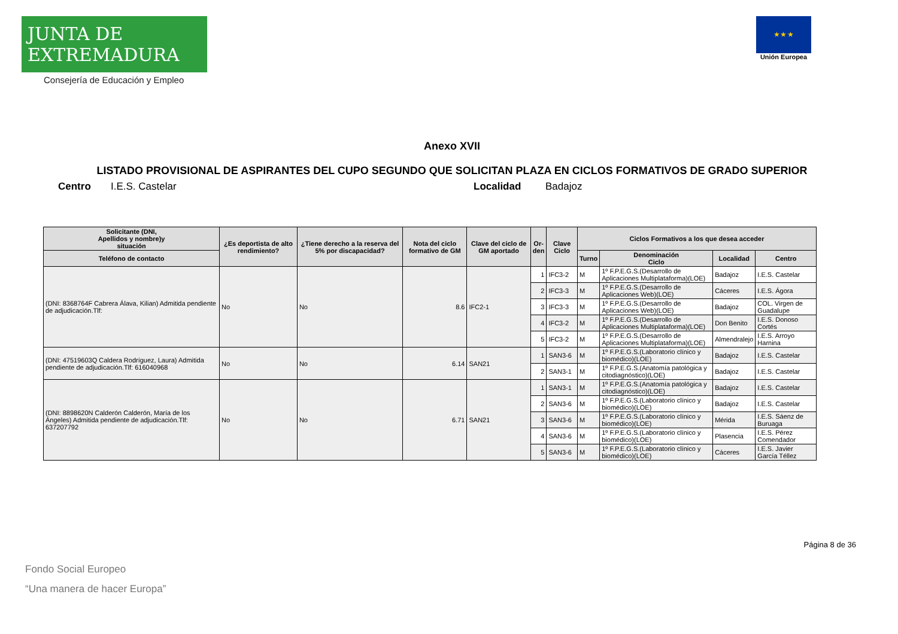JUNTA DE EXTREMADURA
Consejería de Educación y Empleo
★ ★ ★
Unión Europea
Anexo XVII
LISTADO PROVISIONAL DE ASPIRANTES DEL CUPO SEGUNDO QUE SOLICITAN PLAZA EN CICLOS FORMATIVOS DE GRADO SUPERIOR
Centro I.E.S. Castelar Localidad Badajoz
| Solicitante (DNI, Apellidos y nombre)y situación | ¿Es deportista de alto rendimiento? | ¿Tiene derecho a la reserva del 5% por discapacidad? | Nota del ciclo formativo de GM | Clave del ciclo de GM aportado | Or- den | Clave Ciclo | Ciclos Formativos a los que desea acceder | | | |
| --- | --- | --- | --- | --- | --- | --- | --- | --- | --- | --- |
| Teléfono de contacto | | | | | | | Turno | Denominación Ciclo | Localidad | Centro |
| (DNI: 8368764F Cabrera Álava, Kilian) Admitida pendiente de adjudicación.Tlf: | No | No | 8.6 | IFC2-1 | 1 | IFC3-2 | M | 1º F.P.E.G.S.(Desarrollo de Aplicaciones Multiplataforma)(LOE) | Badajoz | I.E.S. Castelar |
| | | | | | 2 | IFC3-3 | M | 1º F.P.E.G.S.(Desarrollo de Aplicaciones Web)(LOE) | Cáceres | I.E.S. Ágora |
| | | | | | 3 | IFC3-3 | M | 1º F.P.E.G.S.(Desarrollo de Aplicaciones Web)(LOE) | Badajoz | COL. Virgen de Guadalupe |
| | | | | | 4 | IFC3-2 | M | 1º F.P.E.G.S.(Desarrollo de Aplicaciones Multiplataforma)(LOE) | Don Benito | I.E.S. Donoso Cortés |
| | | | | | 5 | IFC3-2 | M | 1º F.P.E.G.S.(Desarrollo de Aplicaciones Multiplataforma)(LOE) | Almendralejo | I.E.S. Arroyo Harnina |
| (DNI: 47519603Q Caldera Rodríguez, Laura) Admitida pendiente de adjudicación.Tlf: 616040968 | No | No | 6.14 | SAN21 | 1 | SAN3-6 | M | 1º F.P.E.G.S.(Laboratorio clínico y biomédico)(LOE) | Badajoz | I.E.S. Castelar |
| | | | | | 2 | SAN3-1 | M | 1º F.P.E.G.S.(Anatomía patológica y citodiagnóstico)(LOE) | Badajoz | I.E.S. Castelar |
| (DNI: 8898620N Calderón Calderón, María de los Ángeles) Admitida pendiente de adjudicación.Tlf: 637207792 | No | No | 6.71 | SAN21 | 1 | SAN3-1 | M | 1º F.P.E.G.S.(Anatomía patológica y citodiagnóstico)(LOE) | Badajoz | I.E.S. Castelar |
| | | | | | 2 | SAN3-6 | M | 1º F.P.E.G.S.(Laboratorio clínico y biomédico)(LOE) | Badajoz | I.E.S. Castelar |
| | | | | | 3 | SAN3-6 | M | 1º F.P.E.G.S.(Laboratorio clínico y biomédico)(LOE) | Mérida | I.E.S. Sáenz de Buruaga |
| | | | | | 4 | SAN3-6 | M | 1º F.P.E.G.S.(Laboratorio clínico y biomédico)(LOE) | Plasencia | I.E.S. Pérez Comendador |
| | | | | | 5 | SAN3-6 | M | 1º F.P.E.G.S.(Laboratorio clínico y biomédico)(LOE) | Cáceres | I.E.S. Javier García Téllez |
Página 8 de 36
Fondo Social Europeo
“Una manera de hacer Europa”